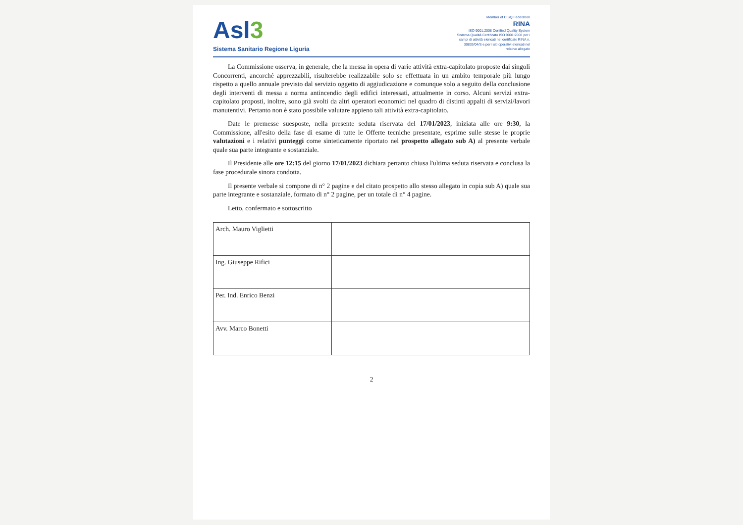Asl3
Sistema Sanitario Regione Liguria
Member of CISQ Federation
RINA
ISO 9001:2008 Certified Quality System
Sistema Qualità Certificato ISO 9001:2008 per i campi di attività elencati nel certificato RINA n. 30833/04/S e per i siti operativi elencati nel relativo allegato
La Commissione osserva, in generale, che la messa in opera di varie attività extra-capitolato proposte dai singoli Concorrenti, ancorché apprezzabili, risulterebbe realizzabile solo se effettuata in un ambito temporale più lungo rispetto a quello annuale previsto dal servizio oggetto di aggiudicazione e comunque solo a seguito della conclusione degli interventi di messa a norma antincendio degli edifici interessati, attualmente in corso. Alcuni servizi extra-capitolato proposti, inoltre, sono già svolti da altri operatori economici nel quadro di distinti appalti di servizi/lavori manutentivi. Pertanto non è stato possibile valutare appieno tali attività extra-capitolato.
Date le premesse suesposte, nella presente seduta riservata del 17/01/2023, iniziata alle ore 9:30, la Commissione, all'esito della fase di esame di tutte le Offerte tecniche presentate, esprime sulle stesse le proprie valutazioni e i relativi punteggi come sinteticamente riportato nel prospetto allegato sub A) al presente verbale quale sua parte integrante e sostanziale.
Il Presidente alle ore 12:15 del giorno 17/01/2023 dichiara pertanto chiusa l'ultima seduta riservata e conclusa la fase procedurale sinora condotta.
Il presente verbale si compone di n° 2 pagine e del citato prospetto allo stesso allegato in copia sub A) quale sua parte integrante e sostanziale, formato di n° 2 pagine, per un totale di n° 4 pagine.
Letto, confermato e sottoscritto
| Arch. Mauro Viglietti | |
| Ing. Giuseppe Rifici | |
| Per. Ind. Enrico Benzi | |
| Avv. Marco Bonetti | |
2